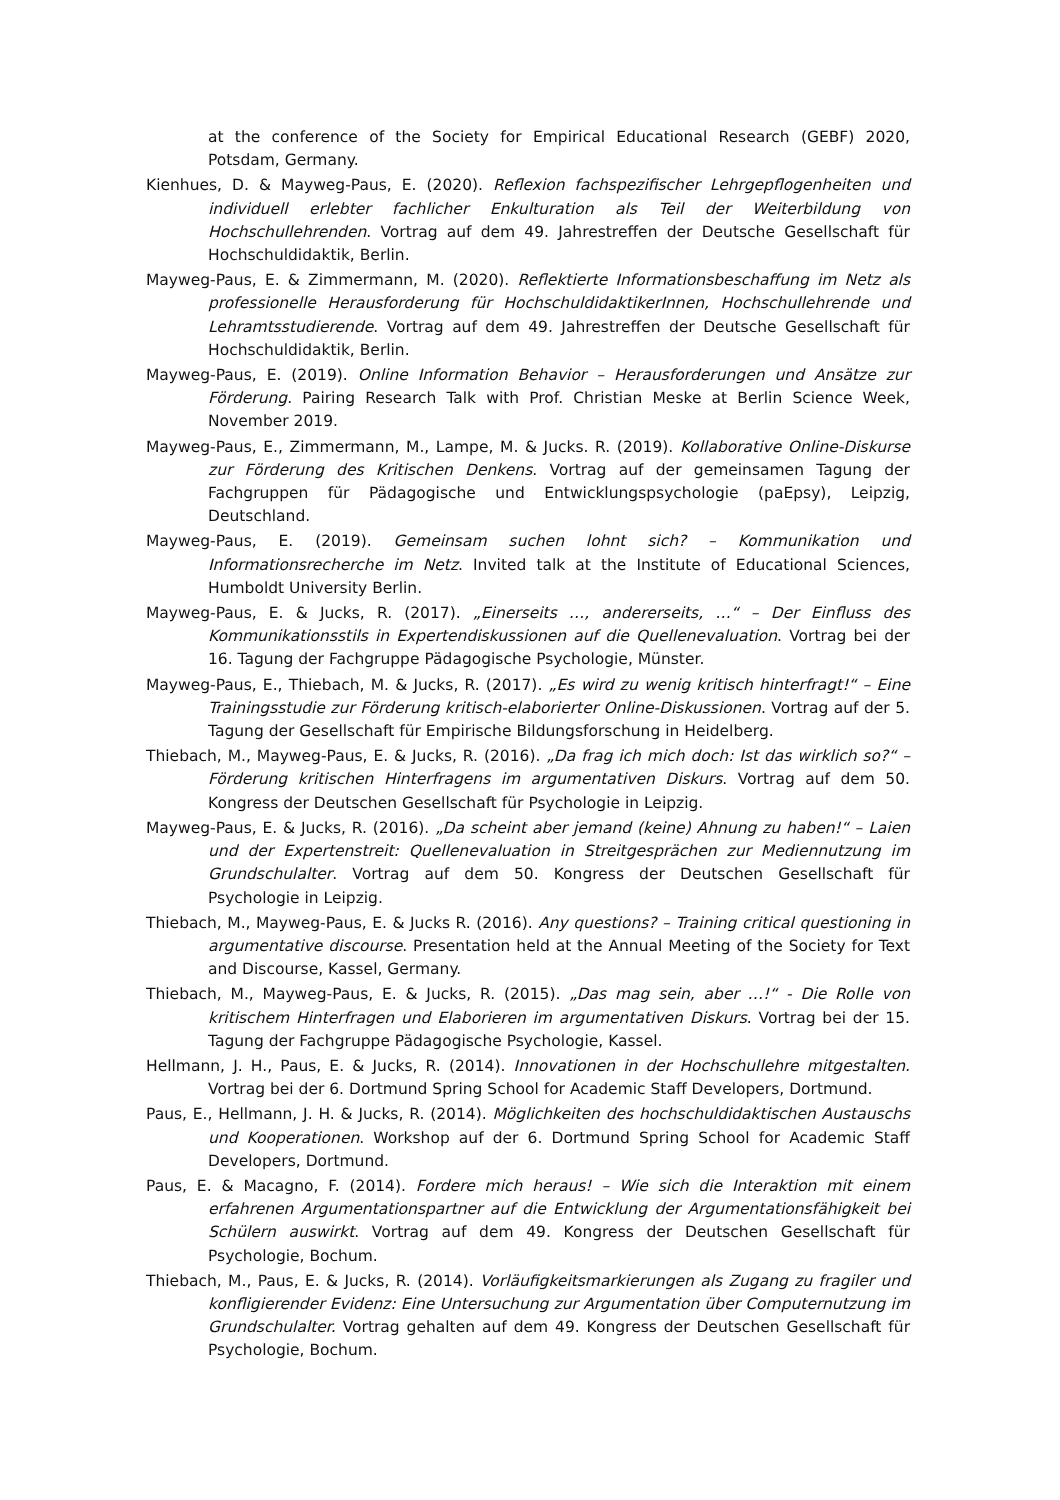at the conference of the Society for Empirical Educational Research (GEBF) 2020, Potsdam, Germany.
Kienhues, D. & Mayweg-Paus, E. (2020). Reflexion fachspezifischer Lehrgepflogenheiten und individuell erlebter fachlicher Enkulturation als Teil der Weiterbildung von Hochschullehrenden. Vortrag auf dem 49. Jahrestreffen der Deutsche Gesellschaft für Hochschuldidaktik, Berlin.
Mayweg-Paus, E. & Zimmermann, M. (2020). Reflektierte Informationsbeschaffung im Netz als professionelle Herausforderung für HochschuldidaktikerInnen, Hochschullehrende und Lehramtsstudierende. Vortrag auf dem 49. Jahrestreffen der Deutsche Gesellschaft für Hochschuldidaktik, Berlin.
Mayweg-Paus, E. (2019). Online Information Behavior – Herausforderungen und Ansätze zur Förderung. Pairing Research Talk with Prof. Christian Meske at Berlin Science Week, November 2019.
Mayweg-Paus, E., Zimmermann, M., Lampe, M. & Jucks. R. (2019). Kollaborative Online-Diskurse zur Förderung des Kritischen Denkens. Vortrag auf der gemeinsamen Tagung der Fachgruppen für Pädagogische und Entwicklungspsychologie (paEpsy), Leipzig, Deutschland.
Mayweg-Paus, E. (2019). Gemeinsam suchen lohnt sich? – Kommunikation und Informationsrecherche im Netz. Invited talk at the Institute of Educational Sciences, Humboldt University Berlin.
Mayweg-Paus, E. & Jucks, R. (2017). „Einerseits …, andererseits, …“ – Der Einfluss des Kommunikationsstils in Expertendiskussionen auf die Quellenevaluation. Vortrag bei der 16. Tagung der Fachgruppe Pädagogische Psychologie, Münster.
Mayweg-Paus, E., Thiebach, M. & Jucks, R. (2017). „Es wird zu wenig kritisch hinterfragt!“ – Eine Trainingsstudie zur Förderung kritisch-elaborierter Online-Diskussionen. Vortrag auf der 5. Tagung der Gesellschaft für Empirische Bildungsforschung in Heidelberg.
Thiebach, M., Mayweg-Paus, E. & Jucks, R. (2016). „Da frag ich mich doch: Ist das wirklich so?“ – Förderung kritischen Hinterfragens im argumentativen Diskurs. Vortrag auf dem 50. Kongress der Deutschen Gesellschaft für Psychologie in Leipzig.
Mayweg-Paus, E. & Jucks, R. (2016). „Da scheint aber jemand (keine) Ahnung zu haben!“ – Laien und der Expertenstreit: Quellenevaluation in Streitgesprächen zur Mediennutzung im Grundschulalter. Vortrag auf dem 50. Kongress der Deutschen Gesellschaft für Psychologie in Leipzig.
Thiebach, M., Mayweg-Paus, E. & Jucks R. (2016). Any questions? – Training critical questioning in argumentative discourse. Presentation held at the Annual Meeting of the Society for Text and Discourse, Kassel, Germany.
Thiebach, M., Mayweg-Paus, E. & Jucks, R. (2015). „Das mag sein, aber …!“ - Die Rolle von kritischem Hinterfragen und Elaborieren im argumentativen Diskurs. Vortrag bei der 15. Tagung der Fachgruppe Pädagogische Psychologie, Kassel.
Hellmann, J. H., Paus, E. & Jucks, R. (2014). Innovationen in der Hochschullehre mitgestalten. Vortrag bei der 6. Dortmund Spring School for Academic Staff Developers, Dortmund.
Paus, E., Hellmann, J. H. & Jucks, R. (2014). Möglichkeiten des hochschuldidaktischen Austauschs und Kooperationen. Workshop auf der 6. Dortmund Spring School for Academic Staff Developers, Dortmund.
Paus, E. & Macagno, F. (2014). Fordere mich heraus! – Wie sich die Interaktion mit einem erfahrenen Argumentationspartner auf die Entwicklung der Argumentationsfähigkeit bei Schülern auswirkt. Vortrag auf dem 49. Kongress der Deutschen Gesellschaft für Psychologie, Bochum.
Thiebach, M., Paus, E. & Jucks, R. (2014). Vorläufigkeitsmarkierungen als Zugang zu fragiler und konfligierender Evidenz: Eine Untersuchung zur Argumentation über Computernutzung im Grundschulalter. Vortrag gehalten auf dem 49. Kongress der Deutschen Gesellschaft für Psychologie, Bochum.